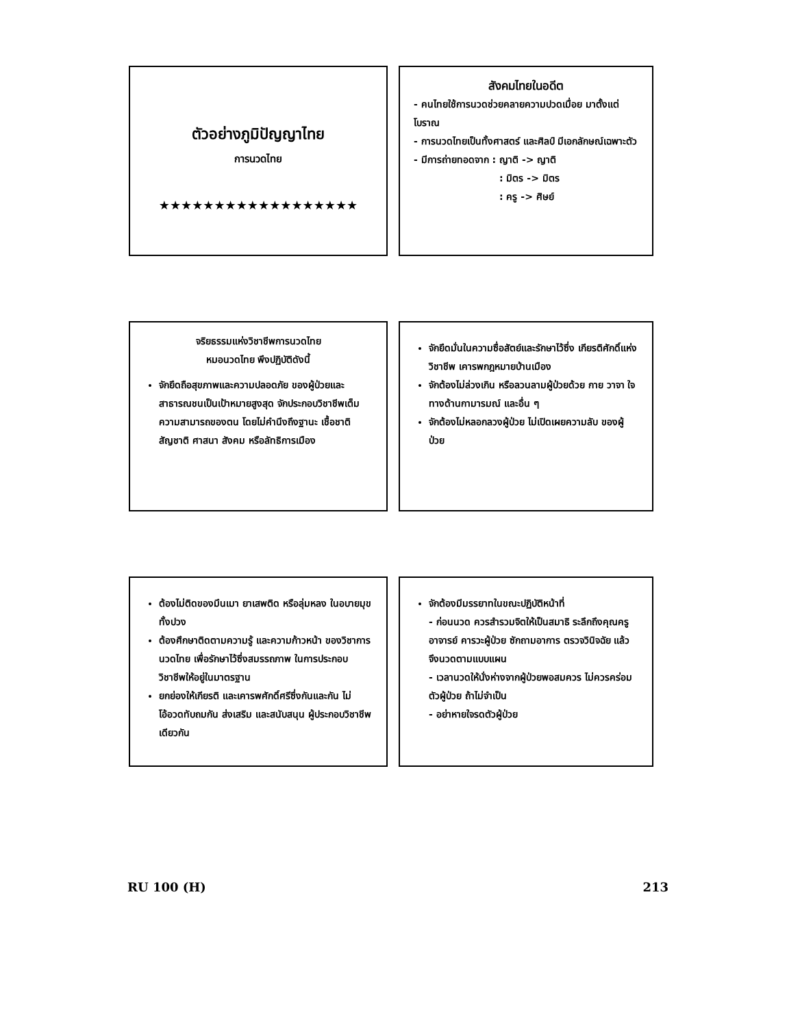ตัวอย่างภูมิปัญญาไทย
การนวดไทย
★★★★★★★★★★★★★★★★★★
สังคมไทยในอดีต
- คนไทยใช้การนวดช่วยคลายความปวดเมื่อย มาตั้งแต่โบราณ
- การนวดไทยเป็นทั้งศาสตร์ และศิลป์ มีเอกลักษณ์เฉพาะตัว
- มีการถ่ายทอดจาก : ญาติ -> ญาติ
: มิตร -> มิตร
: ครู -> ศิษย์
จริยธรรมแห่งวิชาชีพการนวดไทย
หมอนวดไทย พึงปฏิบัติดังนี้
จักยึดถือสุขภาพและความปลอดภัย ของผู้ป่วยและสาธารณชนเป็นเป้าหมายสูงสุด จักประกอบวิชาชีพเต็มความสามารถของตน โดยไม่คำนึงถึงฐานะ เชื้อชาติ สัญชาติ ศาสนา สังคม หรือลัทธิการเมือง
จักยึดมั่นในความซื่อสัตย์และรักษาไว้ซึ่ง เกียรติศักดิ์แห่งวิชาชีพ เคารพกฎหมายบ้านเมือง
จักต้องไม่ล่วงเกิน หรือลวนลามผู้ป่วยด้วย กาย วาจา ใจ ทางด้านกามารมณ์ และอื่น ๆ
จักต้องไม่หลอกลวงผู้ป่วย ไม่เปิดเผยความลับ ของผู้ป่วย
ต้องไม่ติดของมึนเมา ยาเสพติด หรือลุ่มหลง ในอบายมุขทั้งปวง
ต้องศึกษาติดตามความรู้ และความก้าวหน้า ของวิชาการนวดไทย เพื่อรักษาไว้ซึ่งสมรรถภาพ ในการประกอบวิชาชีพให้อยู่ในมาตรฐาน
ยกย่องให้เกียรติ และเคารพศักดิ์ศรีซึ่งกันและกัน ไม่โอ้อวดทับถมกัน ส่งเสริม และสนับสนุน ผู้ประกอบวิชาชีพเดียวกัน
จักต้องมีมรรยาทในขณะปฏิบัติหน้าที่
- ก่อนนวด ควรสำรวมจิตให้เป็นสมาธิ ระลึกถึงคุณครูอาจารย์ คารวะผู้ป่วย ซักถามอาการ ตรวจวินิจฉัย แล้วจึงนวดตามแบบแผน
- เวลานวดให้นั่งห่างจากผู้ป่วยพอสมควร ไม่ควรคร่อมตัวผู้ป่วย ถ้าไม่จำเป็น
- อย่าหายใจรดตัวผู้ป่วย
RU 100 (H) 213